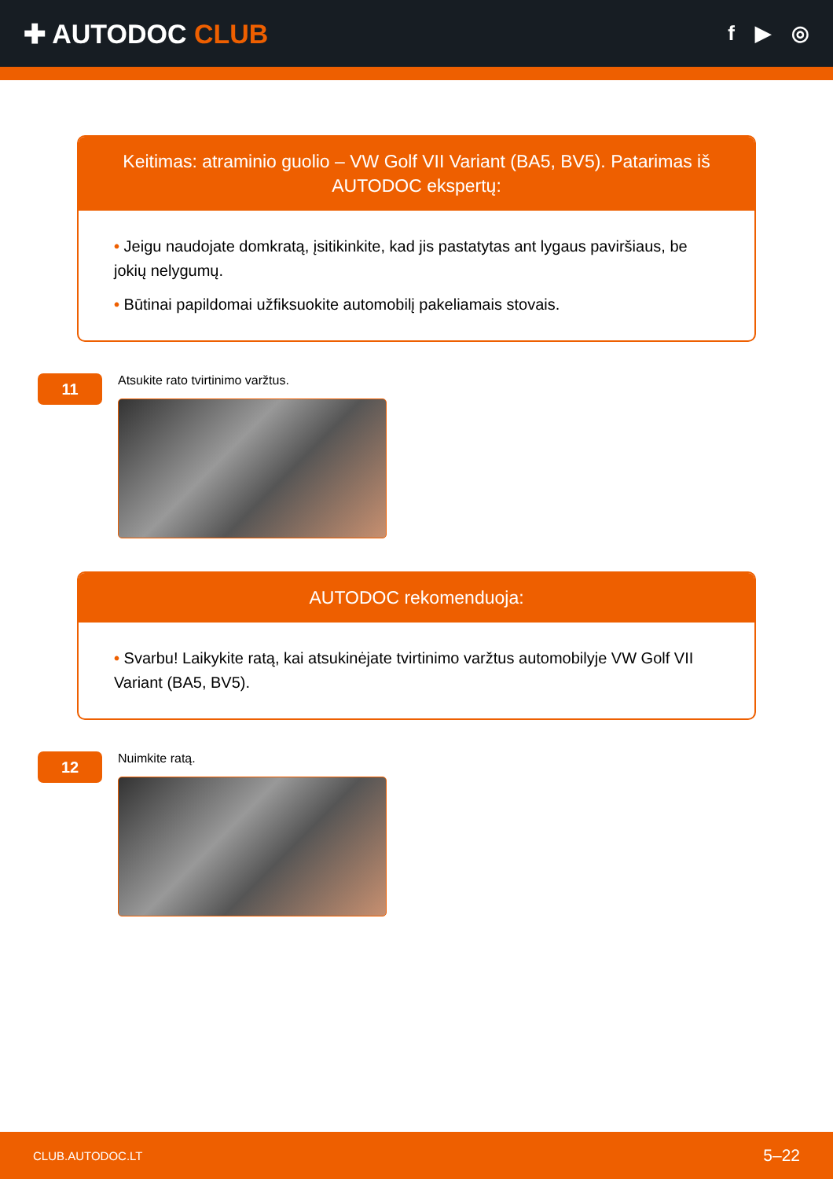✚ AUTODOC CLUB
f ▶ ◎
Keitimas: atraminio guolio – VW Golf VII Variant (BA5, BV5). Patarimas iš AUTODOC ekspertų:
• Jeigu naudojate domkratą, įsitikinkite, kad jis pastatytas ant lygaus paviršiaus, be jokių nelygumų.
• Būtinai papildomai užfiksuokite automobilį pakeliamais stovais.
11
Atsukite rato tvirtinimo varžtus.
AUTODOC rekomenduoja:
• Svarbu! Laikykite ratą, kai atsukinėjate tvirtinimo varžtus automobilyje VW Golf VII Variant (BA5, BV5).
12
Nuimkite ratą.
CLUB.AUTODOC.LT 5–22